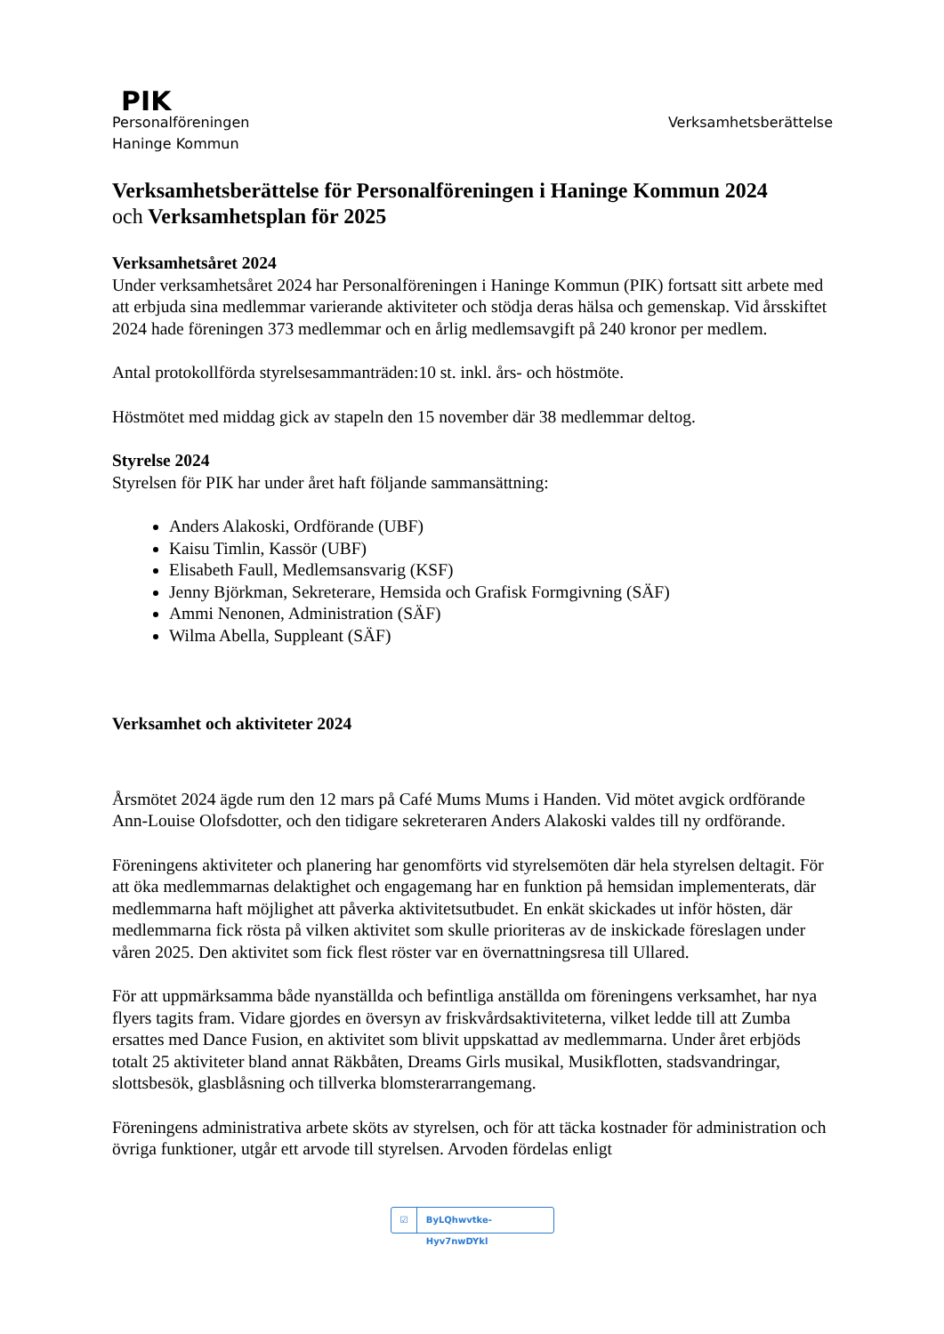PIK
Personalföreningen
Haninge Kommun
Verksamhetsberättelse
Verksamhetsberättelse för Personalföreningen i Haninge Kommun 2024
och Verksamhetsplan för 2025
Verksamhetsåret 2024
Under verksamhetsåret 2024 har Personalföreningen i Haninge Kommun (PIK) fortsatt sitt arbete med att erbjuda sina medlemmar varierande aktiviteter och stödja deras hälsa och gemenskap. Vid årsskiftet 2024 hade föreningen 373 medlemmar och en årlig medlemsavgift på 240 kronor per medlem.
Antal protokollförda styrelsesammanträden:10 st. inkl. års- och höstmöte.
Höstmötet med middag gick av stapeln den 15 november där 38 medlemmar deltog.
Styrelse 2024
Styrelsen för PIK har under året haft följande sammansättning:
Anders Alakoski, Ordförande (UBF)
Kaisu Timlin, Kassör (UBF)
Elisabeth Faull, Medlemsansvarig (KSF)
Jenny Björkman, Sekreterare, Hemsida och Grafisk Formgivning (SÄF)
Ammi Nenonen, Administration (SÄF)
Wilma Abella, Suppleant (SÄF)
Verksamhet och aktiviteter 2024
Årsmötet 2024 ägde rum den 12 mars på Café Mums Mums i Handen. Vid mötet avgick ordförande Ann-Louise Olofsdotter, och den tidigare sekreteraren Anders Alakoski valdes till ny ordförande.
Föreningens aktiviteter och planering har genomförts vid styrelsemöten där hela styrelsen deltagit. För att öka medlemmarnas delaktighet och engagemang har en funktion på hemsidan implementerats, där medlemmarna haft möjlighet att påverka aktivitetsutbudet. En enkät skickades ut inför hösten, där medlemmarna fick rösta på vilken aktivitet som skulle prioriteras av de inskickade föreslagen under våren 2025. Den aktivitet som fick flest röster var en övernattningsresa till Ullared.
För att uppmärksamma både nyanställda och befintliga anställda om föreningens verksamhet, har nya flyers tagits fram. Vidare gjordes en översyn av friskvårdsaktiviteterna, vilket ledde till att Zumba ersattes med Dance Fusion, en aktivitet som blivit uppskattad av medlemmarna. Under året erbjöds totalt 25 aktiviteter bland annat Räkbåten, Dreams Girls musikal, Musikflotten, stadsvandringar, slottsbesök, glasblåsning och tillverka blomsterarrangemang.
Föreningens administrativa arbete sköts av styrelsen, och för att täcka kostnader för administration och övriga funktioner, utgår ett arvode till styrelsen. Arvoden fördelas enligt
☑ ByLQhwvtke-Hyv7nwDYkl